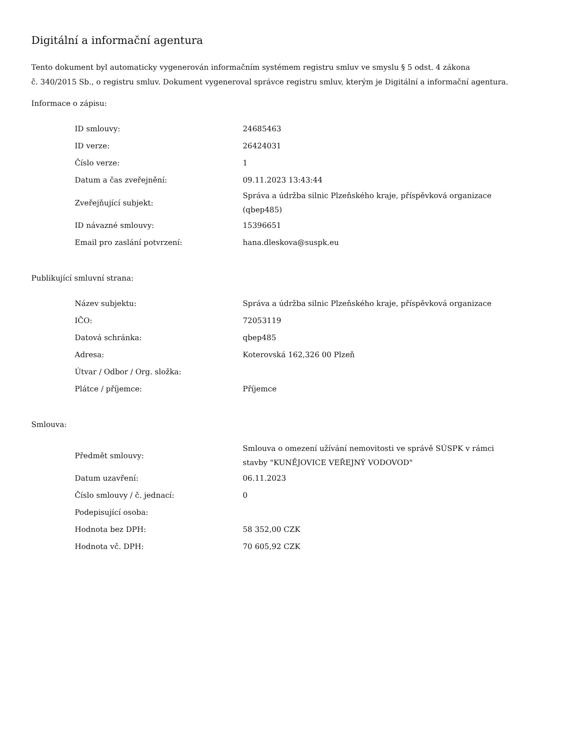Digitální a informační agentura
Tento dokument byl automaticky vygenerován informačním systémem registru smluv ve smyslu § 5 odst. 4 zákona
č. 340/2015 Sb., o registru smluv. Dokument vygeneroval správce registru smluv, kterým je Digitální a informační agentura.
Informace o zápisu:
| ID smlouvy: | 24685463 |
| ID verze: | 26424031 |
| Číslo verze: | 1 |
| Datum a čas zveřejnění: | 09.11.2023 13:43:44 |
| Zveřejňující subjekt: | Správa a údržba silnic Plzeňského kraje, příspěvková organizace (qbep485) |
| ID návazné smlouvy: | 15396651 |
| Email pro zaslání potvrzení: | hana.dleskova@suspk.eu |
Publikující smluvní strana:
| Název subjektu: | Správa a údržba silnic Plzeňského kraje, příspěvková organizace |
| IČO: | 72053119 |
| Datová schránka: | qbep485 |
| Adresa: | Koterovská 162,326 00 Plzeň |
| Útvar / Odbor / Org. složka: | |
| Plátce / příjemce: | Příjemce |
Smlouva:
| Předmět smlouvy: | Smlouva o omezení užívání nemovitosti ve správě SÚSPK v rámci stavby "KUNĚJOVICE VEŘEJNÝ VODOVOD" |
| Datum uzavření: | 06.11.2023 |
| Číslo smlouvy / č. jednací: | 0 |
| Podepisující osoba: | |
| Hodnota bez DPH: | 58 352,00 CZK |
| Hodnota vč. DPH: | 70 605,92 CZK |